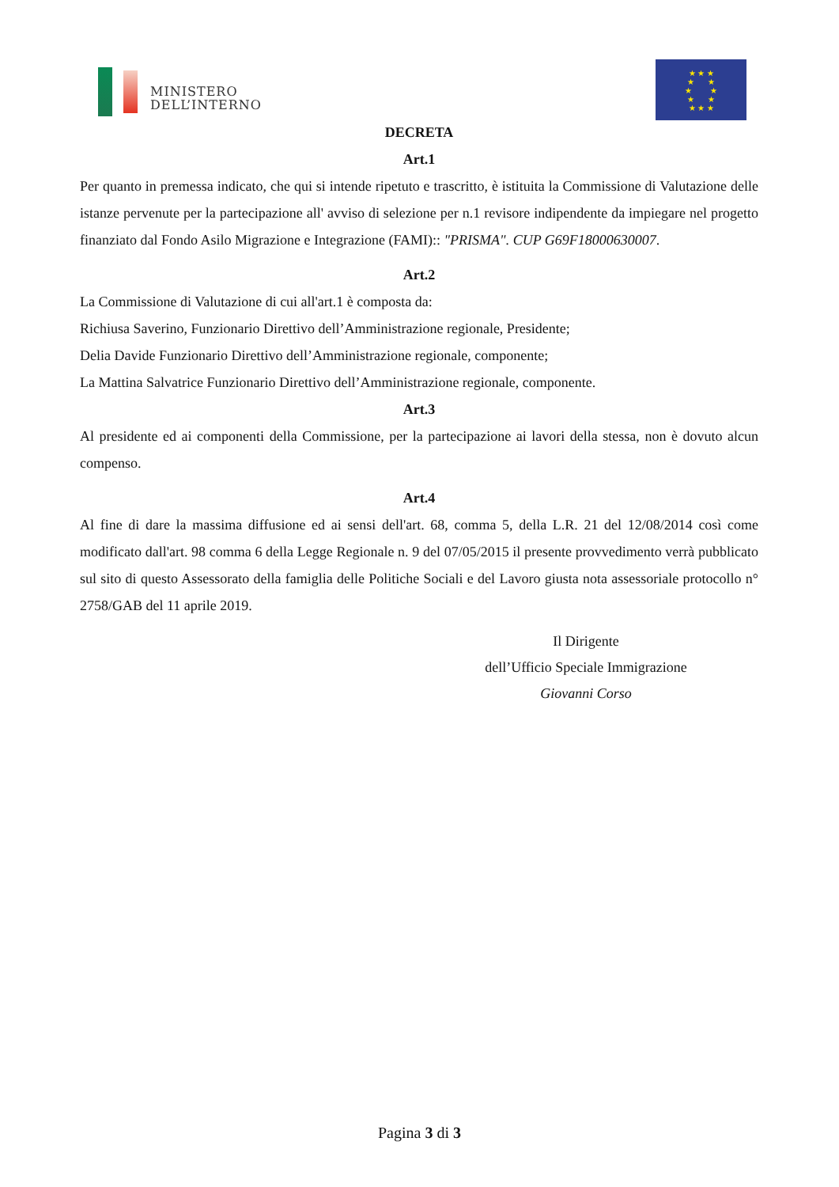MINISTERO
DELL’INTERNO
★ ★ ★
★ ★
★ ★
★ ★
★ ★ ★
DECRETA
Art.1
Per quanto in premessa indicato, che qui si intende ripetuto e trascritto, è istituita la Commissione di Valutazione delle istanze pervenute per la partecipazione all' avviso di selezione per n.1 revisore indipendente da impiegare nel progetto finanziato dal Fondo Asilo Migrazione e Integrazione (FAMI):: "PRISMA". CUP G69F18000630007.
Art.2
La Commissione di Valutazione di cui all'art.1 è composta da:
Richiusa Saverino, Funzionario Direttivo dell’Amministrazione regionale, Presidente;
Delia Davide Funzionario Direttivo dell’Amministrazione regionale, componente;
La Mattina Salvatrice Funzionario Direttivo dell’Amministrazione regionale, componente.
Art.3
Al presidente ed ai componenti della Commissione, per la partecipazione ai lavori della stessa, non è dovuto alcun compenso.
Art.4
Al fine di dare la massima diffusione ed ai sensi dell'art. 68, comma 5, della L.R. 21 del 12/08/2014 così come modificato dall'art. 98 comma 6 della Legge Regionale n. 9 del 07/05/2015 il presente provvedimento verrà pubblicato sul sito di questo Assessorato della famiglia delle Politiche Sociali e del Lavoro giusta nota assessoriale protocollo n° 2758/GAB del 11 aprile 2019.
Il Dirigente
dell’Ufficio Speciale Immigrazione
Giovanni Corso
Pagina 3 di 3